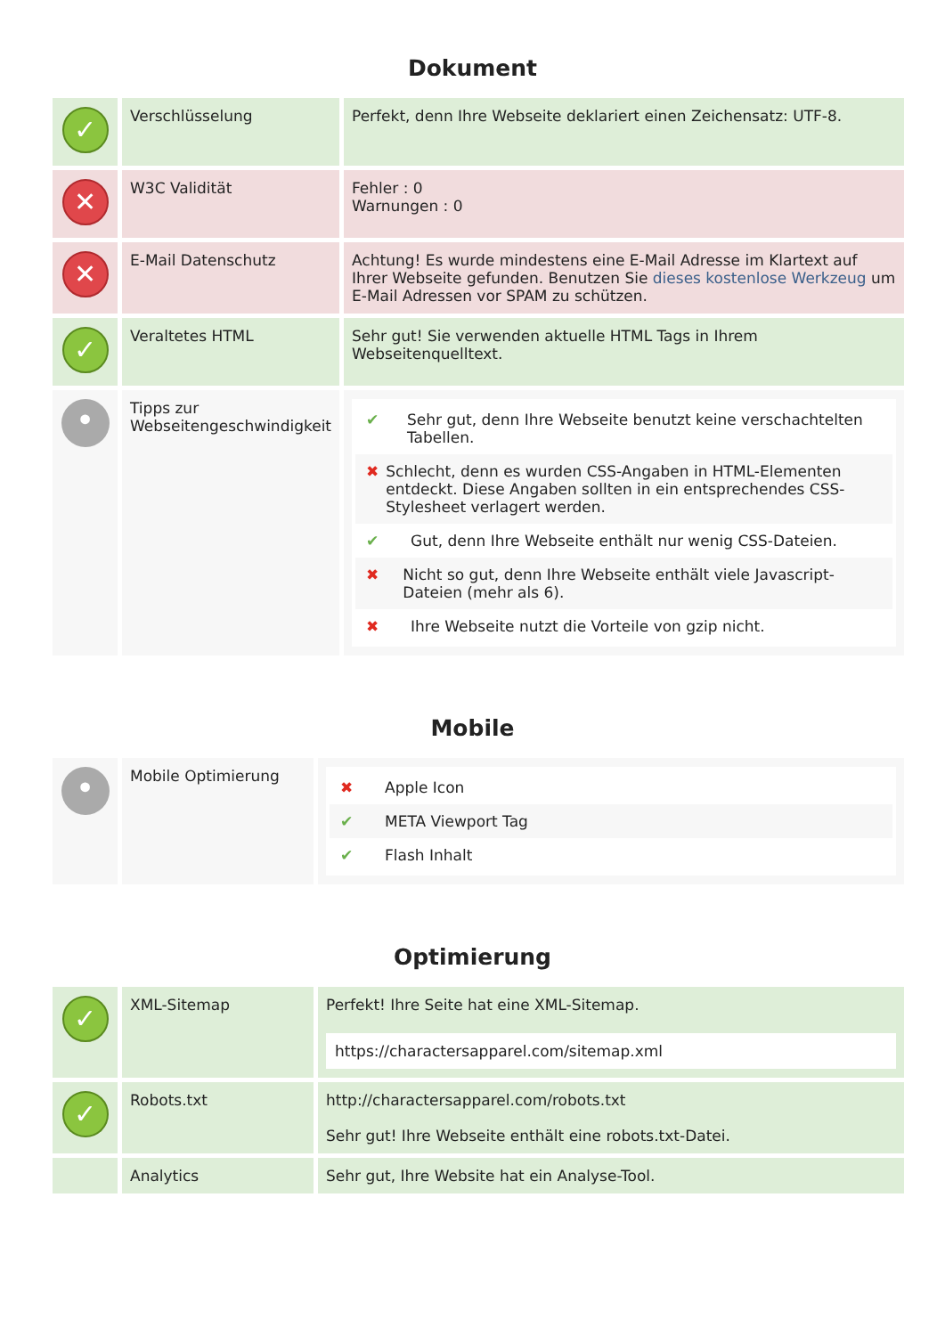Dokument
| ✓ | Verschlüsselung | Perfekt, denn Ihre Webseite deklariert einen Zeichensatz: UTF-8. |
| ✕ | W3C Validität | Fehler : 0 Warnungen : 0 |
| ✕ | E-Mail Datenschutz | Achtung! Es wurde mindestens eine E-Mail Adresse im Klartext auf Ihrer Webseite gefunden. Benutzen Sie dieses kostenlose Werkzeug um E-Mail Adressen vor SPAM zu schützen. |
| ✓ | Veraltetes HTML | Sehr gut! Sie verwenden aktuelle HTML Tags in Ihrem Webseitenquelltext. |
| • | Tipps zur Webseitengeschwindigkeit | ✔ Sehr gut, denn Ihre Webseite benutzt keine verschachtelten Tabellen. ✖ Schlecht, denn es wurden CSS-Angaben in HTML-Elementen entdeckt. Diese Angaben sollten in ein entsprechendes CSS-Stylesheet verlagert werden. ✔ Gut, denn Ihre Webseite enthält nur wenig CSS-Dateien. ✖ Nicht so gut, denn Ihre Webseite enthält viele Javascript-Dateien (mehr als 6). ✖ Ihre Webseite nutzt die Vorteile von gzip nicht. |
Mobile
| • | Mobile Optimierung | ✖ Apple Icon ✔ META Viewport Tag ✔ Flash Inhalt |
Optimierung
| ✓ | XML-Sitemap | Perfekt! Ihre Seite hat eine XML-Sitemap. https://charactersapparel.com/sitemap.xml |
| ✓ | Robots.txt | http://charactersapparel.com/robots.txt Sehr gut! Ihre Webseite enthält eine robots.txt-Datei. |
| | Analytics | Sehr gut, Ihre Website hat ein Analyse-Tool. |